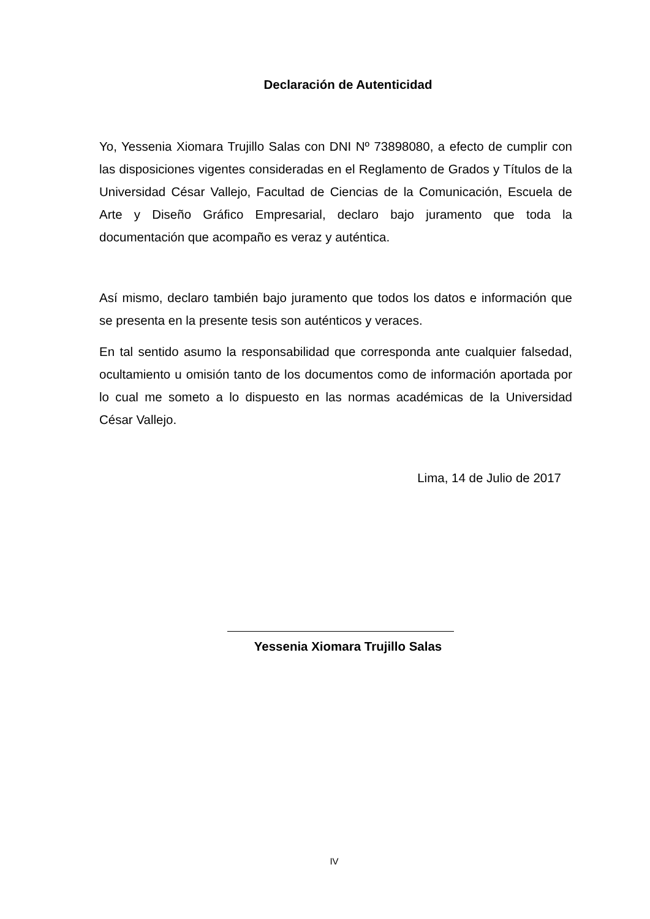Declaración de Autenticidad
Yo, Yessenia Xiomara Trujillo Salas con DNI Nº 73898080, a efecto de cumplir con las disposiciones vigentes consideradas en el Reglamento de Grados y Títulos de la Universidad César Vallejo, Facultad de Ciencias de la Comunicación, Escuela de Arte y Diseño Gráfico Empresarial, declaro bajo juramento que toda la documentación que acompaño es veraz y auténtica.
Así mismo, declaro también bajo juramento que todos los datos e información que se presenta en la presente tesis son auténticos y veraces.
En tal sentido asumo la responsabilidad que corresponda ante cualquier falsedad, ocultamiento u omisión tanto de los documentos como de información aportada por lo cual me someto a lo dispuesto en las normas académicas de la Universidad César Vallejo.
Lima, 14 de Julio de 2017
Yessenia Xiomara Trujillo Salas
IV